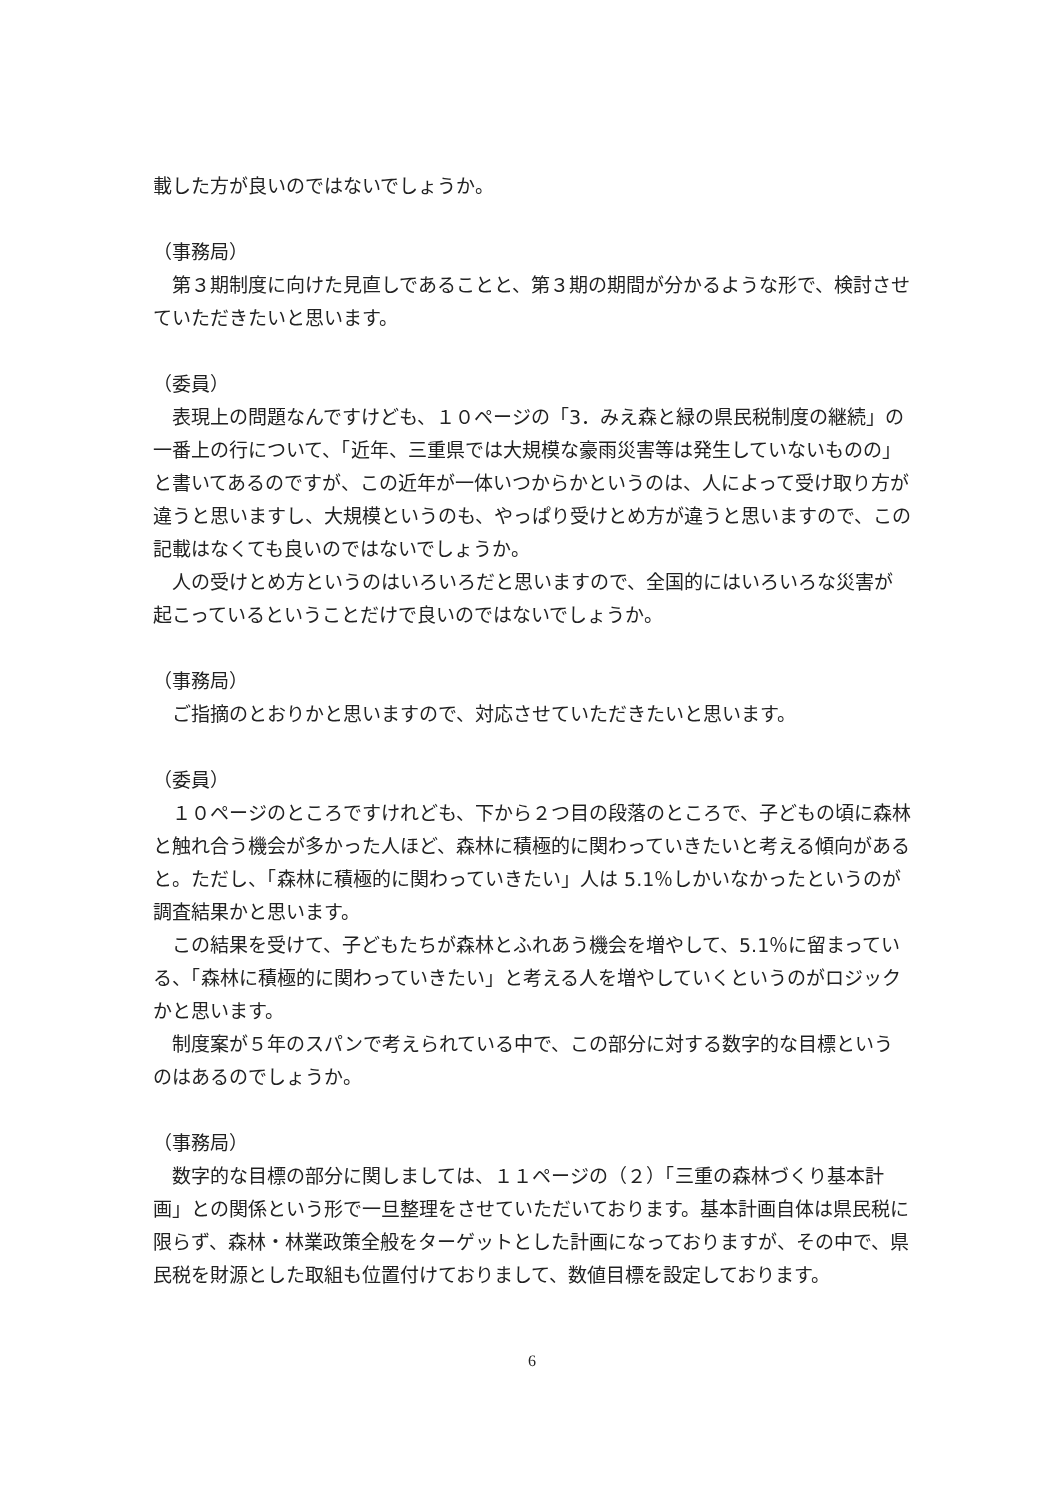載した方が良いのではないでしょうか。
（事務局）
　第３期制度に向けた見直しであることと、第３期の期間が分かるような形で、検討させていただきたいと思います。
（委員）
　表現上の問題なんですけども、１０ページの「3．みえ森と緑の県民税制度の継続」の一番上の行について、「近年、三重県では大規模な豪雨災害等は発生していないものの」と書いてあるのですが、この近年が一体いつからかというのは、人によって受け取り方が違うと思いますし、大規模というのも、やっぱり受けとめ方が違うと思いますので、この記載はなくても良いのではないでしょうか。
　人の受けとめ方というのはいろいろだと思いますので、全国的にはいろいろな災害が起こっているということだけで良いのではないでしょうか。
（事務局）
　ご指摘のとおりかと思いますので、対応させていただきたいと思います。
（委員）
　１０ページのところですけれども、下から２つ目の段落のところで、子どもの頃に森林と触れ合う機会が多かった人ほど、森林に積極的に関わっていきたいと考える傾向があると。ただし、「森林に積極的に関わっていきたい」人は 5.1％しかいなかったというのが調査結果かと思います。
　この結果を受けて、子どもたちが森林とふれあう機会を増やして、5.1％に留まっている、「森林に積極的に関わっていきたい」と考える人を増やしていくというのがロジックかと思います。
　制度案が５年のスパンで考えられている中で、この部分に対する数字的な目標というのはあるのでしょうか。
（事務局）
　数字的な目標の部分に関しましては、１１ページの（２）「三重の森林づくり基本計画」との関係という形で一旦整理をさせていただいております。基本計画自体は県民税に限らず、森林・林業政策全般をターゲットとした計画になっておりますが、その中で、県民税を財源とした取組も位置付けておりまして、数値目標を設定しております。
6